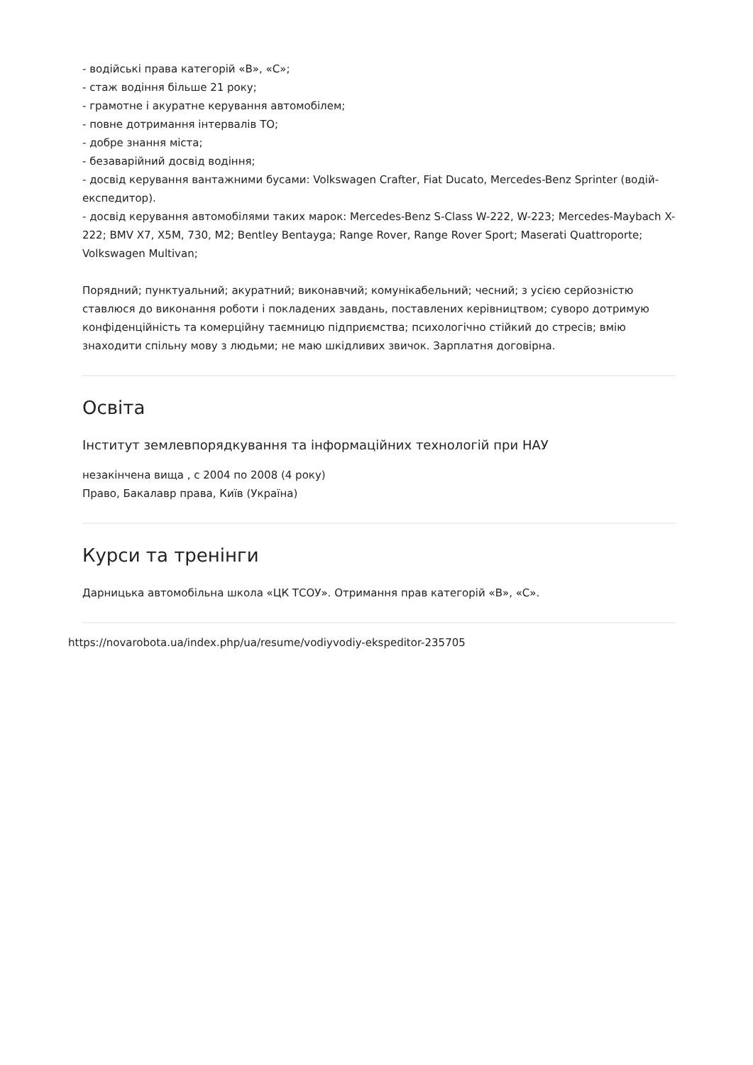- водійські права категорій «В», «С»;
- стаж водіння більше 21 року;
- грамотне і акуратне керування автомобілем;
- повне дотримання інтервалів ТО;
- добре знання міста;
- безаварійний досвід водіння;
- досвід керування вантажними бусами: Volkswagen Crafter, Fiat Ducato, Mercedes-Benz Sprinter (водій-експедитор).
- досвід керування автомобілями таких марок: Mercedes-Benz S-Class W-222, W-223; Mercedes-Maybach X-222; BMV X7, X5M, 730, M2; Bentley Bentayga; Range Rover, Range Rover Sport; Maserati Quattroporte; Volkswagen Multivan;
Порядний; пунктуальний; акуратний; виконавчий; комунікабельний; чесний; з усією серйозністю ставлюся до виконання роботи і покладених завдань, поставлених керівництвом; суворо дотримую конфіденційність та комерційну таємницю підприємства; психологічно стійкий до стресів; вмію знаходити спільну мову з людьми; не маю шкідливих звичок. Зарплатня договірна.
Освіта
Інститут землевпорядкування та інформаційних технологій при НАУ
незакінчена вища , с 2004 по 2008 (4 року)
Право, Бакалавр права, Київ (Україна)
Курси та тренінги
Дарницька автомобільна школа «ЦК ТСОУ». Отримання прав категорій «В», «С».
https://novarobota.ua/index.php/ua/resume/vodiyvodiy-ekspeditor-235705